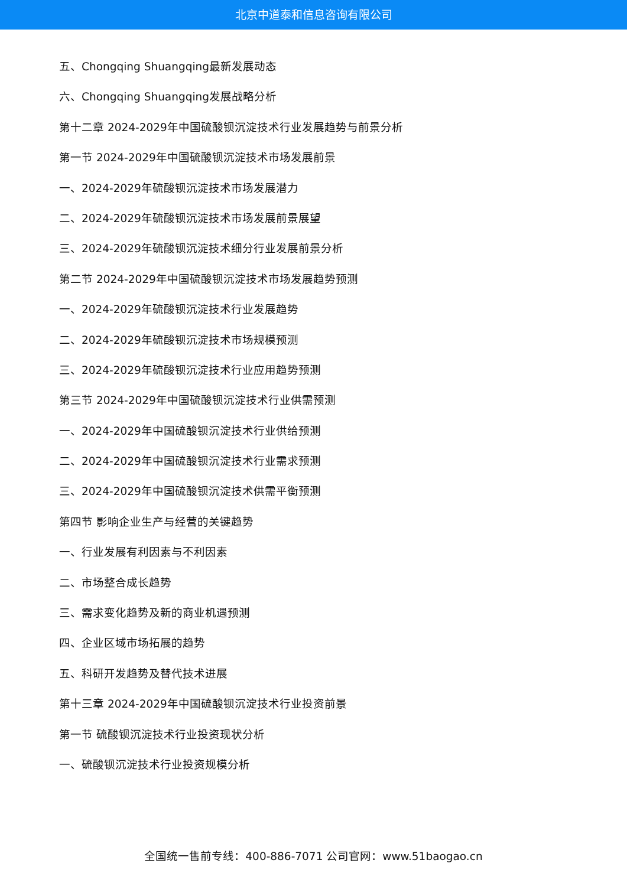北京中道泰和信息咨询有限公司
五、Chongqing Shuangqing最新发展动态
六、Chongqing Shuangqing发展战略分析
第十二章 2024-2029年中国硫酸钡沉淀技术行业发展趋势与前景分析
第一节 2024-2029年中国硫酸钡沉淀技术市场发展前景
一、2024-2029年硫酸钡沉淀技术市场发展潜力
二、2024-2029年硫酸钡沉淀技术市场发展前景展望
三、2024-2029年硫酸钡沉淀技术细分行业发展前景分析
第二节 2024-2029年中国硫酸钡沉淀技术市场发展趋势预测
一、2024-2029年硫酸钡沉淀技术行业发展趋势
二、2024-2029年硫酸钡沉淀技术市场规模预测
三、2024-2029年硫酸钡沉淀技术行业应用趋势预测
第三节 2024-2029年中国硫酸钡沉淀技术行业供需预测
一、2024-2029年中国硫酸钡沉淀技术行业供给预测
二、2024-2029年中国硫酸钡沉淀技术行业需求预测
三、2024-2029年中国硫酸钡沉淀技术供需平衡预测
第四节 影响企业生产与经营的关键趋势
一、行业发展有利因素与不利因素
二、市场整合成长趋势
三、需求变化趋势及新的商业机遇预测
四、企业区域市场拓展的趋势
五、科研开发趋势及替代技术进展
第十三章 2024-2029年中国硫酸钡沉淀技术行业投资前景
第一节 硫酸钡沉淀技术行业投资现状分析
一、硫酸钡沉淀技术行业投资规模分析
全国统一售前专线：400-886-7071 公司官网：www.51baogao.cn